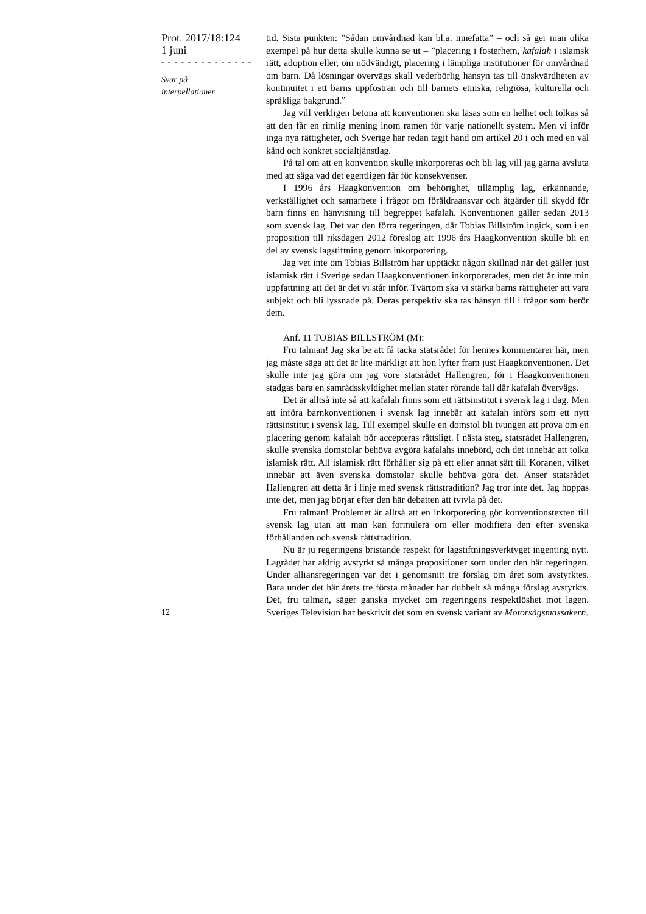Prot. 2017/18:124
1 juni
- - - - - - - - - - - - - -
Svar på
interpellationer
12
tid. Sista punkten: ”Sådan omvårdnad kan bl.a. innefatta” – och så ger man olika exempel på hur detta skulle kunna se ut – ”placering i fosterhem, kafalah i islamsk rätt, adoption eller, om nödvändigt, placering i lämpliga institutioner för omvårdnad om barn. Då lösningar övervägs skall vederbörlig hänsyn tas till önskvärdheten av kontinuitet i ett barns uppfostran och till barnets etniska, religiösa, kulturella och språkliga bakgrund.”
Jag vill verkligen betona att konventionen ska läsas som en helhet och tolkas så att den får en rimlig mening inom ramen för varje nationellt system. Men vi inför inga nya rättigheter, och Sverige har redan tagit hand om artikel 20 i och med en väl känd och konkret socialtjänstlag.
På tal om att en konvention skulle inkorporeras och bli lag vill jag gärna avsluta med att säga vad det egentligen får för konsekvenser.
I 1996 års Haagkonvention om behörighet, tillämplig lag, erkännande, verkställighet och samarbete i frågor om föräldraansvar och åtgärder till skydd för barn finns en hänvisning till begreppet kafalah. Konventionen gäller sedan 2013 som svensk lag. Det var den förra regeringen, där Tobias Billström ingick, som i en proposition till riksdagen 2012 föreslog att 1996 års Haagkonvention skulle bli en del av svensk lagstiftning genom inkorporering.
Jag vet inte om Tobias Billström har upptäckt någon skillnad när det gäller just islamisk rätt i Sverige sedan Haagkonventionen inkorporerades, men det är inte min uppfattning att det är det vi står inför. Tvärtom ska vi stärka barns rättigheter att vara subjekt och bli lyssnade på. Deras perspektiv ska tas hänsyn till i frågor som berör dem.
Anf. 11 TOBIAS BILLSTRÖM (M):
Fru talman! Jag ska be att få tacka statsrådet för hennes kommentarer här, men jag måste säga att det är lite märkligt att hon lyfter fram just Haagkonventionen. Det skulle inte jag göra om jag vore statsrådet Hallengren, för i Haagkonventionen stadgas bara en samrådsskyldighet mellan stater rörande fall där kafalah övervägs.
Det är alltså inte så att kafalah finns som ett rättsinstitut i svensk lag i dag. Men att införa barnkonventionen i svensk lag innebär att kafalah införs som ett nytt rättsinstitut i svensk lag. Till exempel skulle en domstol bli tvungen att pröva om en placering genom kafalah bör accepteras rättsligt. I nästa steg, statsrådet Hallengren, skulle svenska domstolar behöva avgöra kafalahs innebörd, och det innebär att tolka islamisk rätt. All islamisk rätt förhåller sig på ett eller annat sätt till Koranen, vilket innebär att även svenska domstolar skulle behöva göra det. Anser statsrådet Hallengren att detta är i linje med svensk rättstradition? Jag tror inte det. Jag hoppas inte det, men jag börjar efter den här debatten att tvivla på det.
Fru talman! Problemet är alltså att en inkorporering gör konventionstexten till svensk lag utan att man kan formulera om eller modifiera den efter svenska förhållanden och svensk rättstradition.
Nu är ju regeringens bristande respekt för lagstiftningsverktyget ingenting nytt. Lagrådet har aldrig avstyrkt så många propositioner som under den här regeringen. Under alliansregeringen var det i genomsnitt tre förslag om året som avstyrktes. Bara under det här årets tre första månader har dubbelt så många förslag avstyrkts. Det, fru talman, säger ganska mycket om regeringens respektlöshet mot lagen. Sveriges Television har beskrivit det som en svensk variant av Motorsågsmassakern.